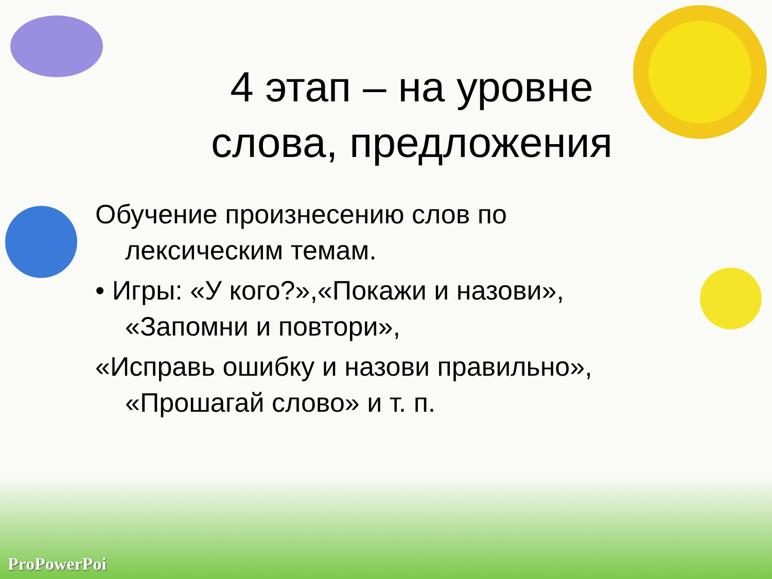4 этап – на уровне
слова, предложения
Обучение произнесению слов по лексическим темам.
• Игры: «У кого?»,«Покажи и назови», «Запомни и повтори»,
«Исправь ошибку и назови правильно», «Прошагай слово» и т. п.
ProPowerPoi